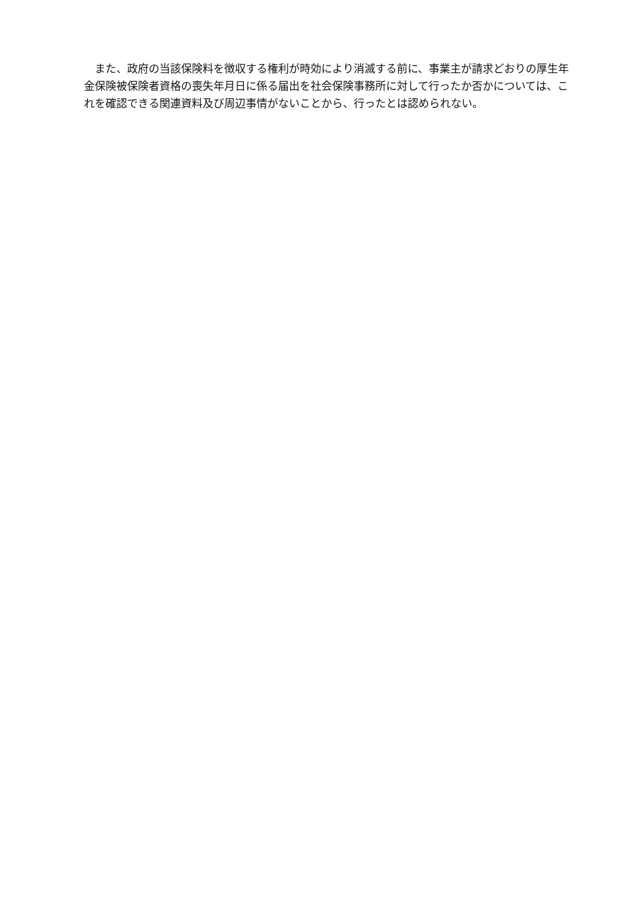また、政府の当該保険料を徴収する権利が時効により消滅する前に、事業主が請求どおりの厚生年金保険被保険者資格の喪失年月日に係る届出を社会保険事務所に対して行ったか否かについては、これを確認できる関連資料及び周辺事情がないことから、行ったとは認められない。